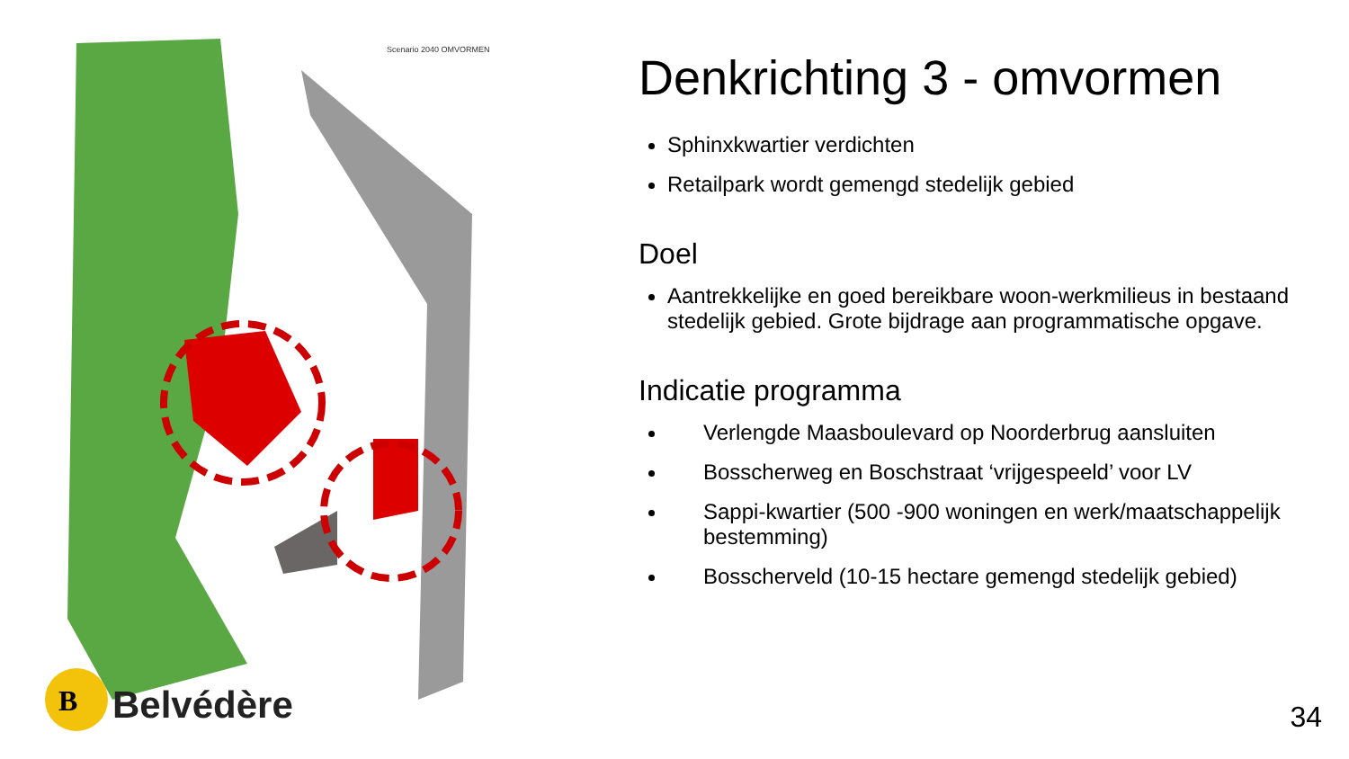Scenario 2040 OMVORMEN
B
Belvédère
Denkrichting 3 - omvormen
Sphinxkwartier verdichten
Retailpark wordt gemengd stedelijk gebied
Doel
Aantrekkelijke en goed bereikbare woon-werkmilieus in bestaand stedelijk gebied. Grote bijdrage aan programmatische opgave.
Indicatie programma
Verlengde Maasboulevard op Noorderbrug aansluiten
Bosscherweg en Boschstraat ‘vrijgespeeld’ voor LV
Sappi-kwartier (500 -900 woningen en werk/maatschappelijk bestemming)
Bosscherveld (10-15 hectare gemengd stedelijk gebied)
34